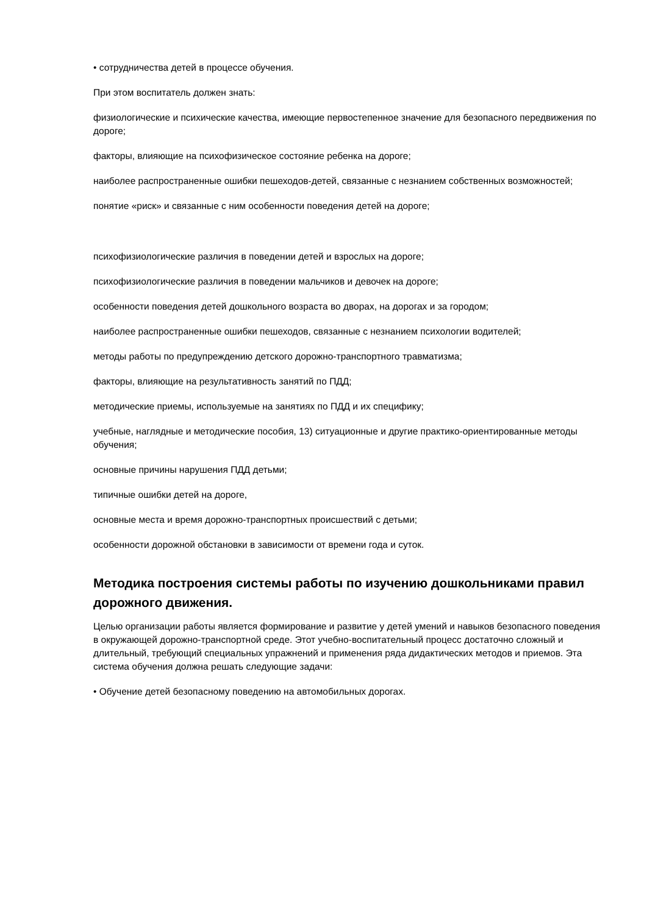• сотрудничества детей в процессе обучения.
При этом воспитатель должен знать:
физиологические и психические качества, имеющие первостепенное значение для безопасного передвижения по дороге;
факторы, влияющие на психофизическое состояние ребенка на дороге;
наиболее распространенные ошибки пешеходов-детей, связанные с незнанием собственных возможностей;
понятие «риск» и связанные с ним особенности поведения детей на дороге;
психофизиологические различия в поведении детей и взрослых на дороге;
психофизиологические различия в поведении мальчиков и девочек на дороге;
особенности поведения детей дошкольного возраста во дворах, на дорогах и за городом;
наиболее распространенные ошибки пешеходов, связанные с незнанием психологии водителей;
методы работы по предупреждению детского дорожно-транспортного травматизма;
факторы, влияющие на результативность занятий по ПДД;
методические приемы, используемые на занятиях по ПДД и их специфику;
учебные, наглядные и методические пособия, 13) ситуационные и другие практико-ориентированные методы обучения;
основные причины нарушения ПДД детьми;
типичные ошибки детей на дороге,
основные места и время дорожно-транспортных происшествий с детьми;
особенности дорожной обстановки в зависимости от времени года и суток.
Методика построения системы работы по изучению дошкольниками правил дорожного движения.
Целью организации работы является формирование и развитие у детей умений и навыков безопасного поведения в окружающей дорожно-транспортной среде. Этот учебно-воспитательный процесс достаточно сложный и длительный, требующий специальных упражнений и применения ряда дидактических методов и приемов. Эта система обучения должна решать следующие задачи:
• Обучение детей безопасному поведению на автомобильных дорогах.